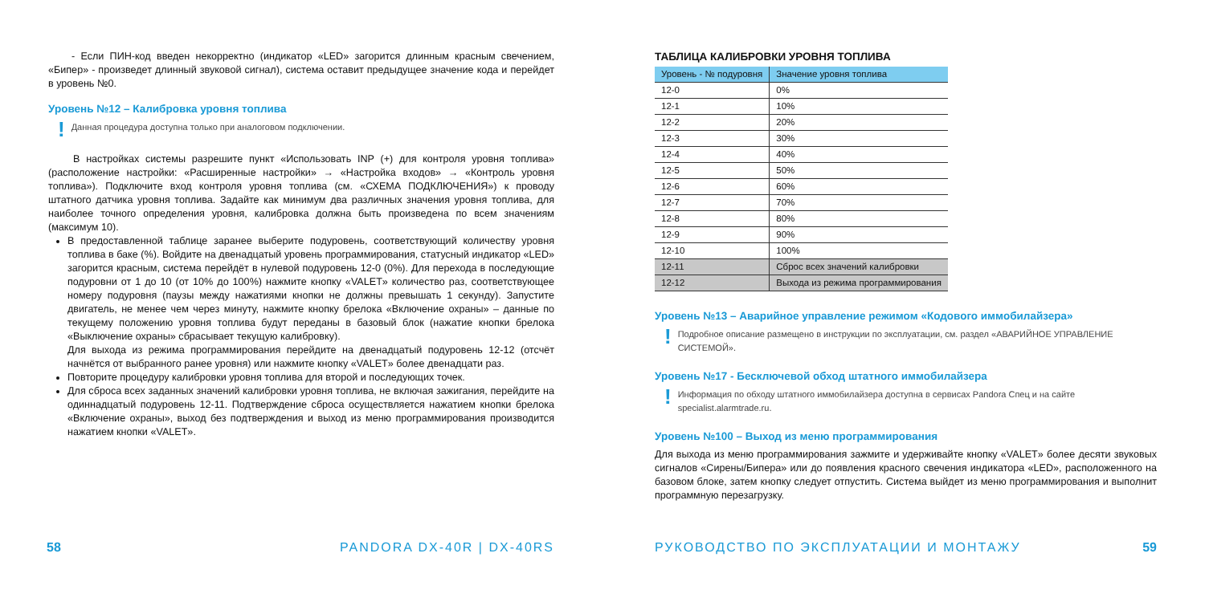- Если ПИН-код введен некорректно (индикатор «LED» загорится длинным красным свечением, «Бипер» - произведет длинный звуковой сигнал), система оставит предыдущее значение кода и перейдет в уровень №0.
Уровень №12 – Калибровка уровня топлива
! Данная процедура доступна только при аналоговом подключении.
В настройках системы разрешите пункт «Использовать INP (+) для контроля уровня топлива» (расположение настройки: «Расширенные настройки» → «Настройка входов» → «Контроль уровня топлива»). Подключите вход контроля уровня топлива (см. «СХЕМА ПОДКЛЮЧЕНИЯ») к проводу штатного датчика уровня топлива. Задайте как минимум два различных значения уровня топлива, для наиболее точного определения уровня, калибровка должна быть произведена по всем значениям (максимум 10).
В предоставленной таблице заранее выберите подуровень, соответствующий количеству уровня топлива в баке (%). Войдите на двенадцатый уровень программирования, статусный индикатор «LED» загорится красным, система перейдёт в нулевой подуровень 12-0 (0%). Для перехода в последующие подуровни от 1 до 10 (от 10% до 100%) нажмите кнопку «VALET» количество раз, соответствующее номеру подуровня (паузы между нажатиями кнопки не должны превышать 1 секунду). Запустите двигатель, не менее чем через минуту, нажмите кнопку брелока «Включение охраны» – данные по текущему положению уровня топлива будут переданы в базовый блок (нажатие кнопки брелока «Выключение охраны» сбрасывает текущую калибровку).
Для выхода из режима программирования перейдите на двенадцатый подуровень 12-12 (отсчёт начнётся от выбранного ранее уровня) или нажмите кнопку «VALET» более двенадцати раз.
Повторите процедуру калибровки уровня топлива для второй и последующих точек.
Для сброса всех заданных значений калибровки уровня топлива, не включая зажигания, перейдите на одиннадцатый подуровень 12-11. Подтверждение сброса осуществляется нажатием кнопки брелока «Включение охраны», выход без подтверждения и выход из меню программирования производится нажатием кнопки «VALET».
58 PANDORA DX-40R | DX-40RS
ТАБЛИЦА КАЛИБРОВКИ УРОВНЯ ТОПЛИВА
| Уровень - № подуровня | Значение уровня топлива |
| --- | --- |
| 12-0 | 0% |
| 12-1 | 10% |
| 12-2 | 20% |
| 12-3 | 30% |
| 12-4 | 40% |
| 12-5 | 50% |
| 12-6 | 60% |
| 12-7 | 70% |
| 12-8 | 80% |
| 12-9 | 90% |
| 12-10 | 100% |
| 12-11 | Сброс всех значений калибровки |
| 12-12 | Выхода из режима программирования |
Уровень №13 – Аварийное управление режимом «Кодового иммобилайзера»
! Подробное описание размещено в инструкции по эксплуатации, см. раздел «АВАРИЙНОЕ УПРАВЛЕНИЕ СИСТЕМОЙ».
Уровень №17 - Бесключевой обход штатного иммобилайзера
! Информация по обходу штатного иммобилайзера доступна в сервисах Pandora Спец и на сайте specialist.alarmtrade.ru.
Уровень №100 – Выход из меню программирования
Для выхода из меню программирования зажмите и удерживайте кнопку «VALET» более десяти звуковых сигналов «Сирены/Бипера» или до появления красного свечения индикатора «LED», расположенного на базовом блоке, затем кнопку следует отпустить. Система выйдет из меню программирования и выполнит программную перезагрузку.
РУКОВОДСТВО ПО ЭКСПЛУАТАЦИИ И МОНТАЖУ 59